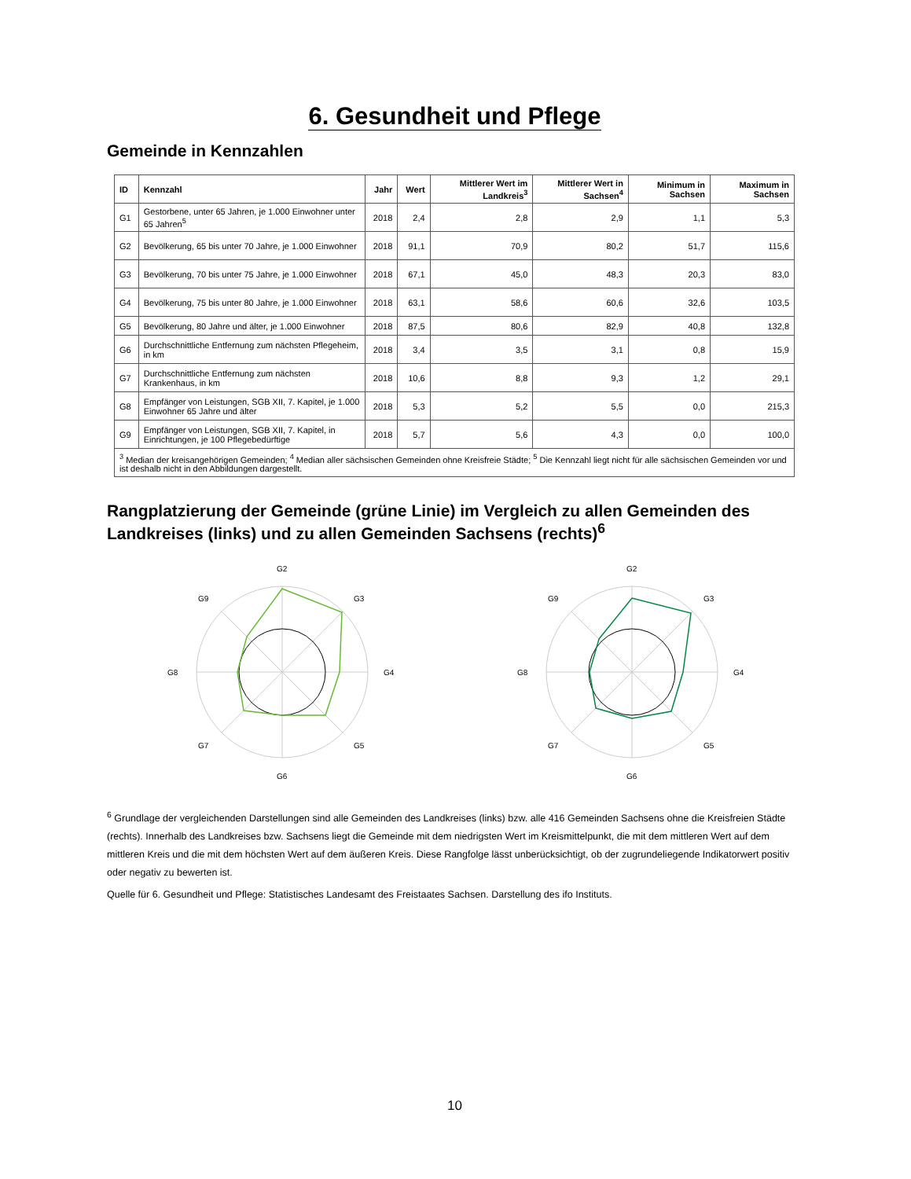6. Gesundheit und Pflege
Gemeinde in Kennzahlen
| ID | Kennzahl | Jahr | Wert | Mittlerer Wert im Landkreis<sup>3</sup> | Mittlerer Wert in Sachsen<sup>4</sup> | Minimum in Sachsen | Maximum in Sachsen |
| --- | --- | --- | --- | --- | --- | --- | --- |
| G1 | Gestorbene, unter 65 Jahren, je 1.000 Einwohner unter 65 Jahren<sup>5</sup> | 2018 | 2,4 | 2,8 | 2,9 | 1,1 | 5,3 |
| G2 | Bevölkerung, 65 bis unter 70 Jahre, je 1.000 Einwohner | 2018 | 91,1 | 70,9 | 80,2 | 51,7 | 115,6 |
| G3 | Bevölkerung, 70 bis unter 75 Jahre, je 1.000 Einwohner | 2018 | 67,1 | 45,0 | 48,3 | 20,3 | 83,0 |
| G4 | Bevölkerung, 75 bis unter 80 Jahre, je 1.000 Einwohner | 2018 | 63,1 | 58,6 | 60,6 | 32,6 | 103,5 |
| G5 | Bevölkerung, 80 Jahre und älter, je 1.000 Einwohner | 2018 | 87,5 | 80,6 | 82,9 | 40,8 | 132,8 |
| G6 | Durchschnittliche Entfernung zum nächsten Pflegeheim, in km | 2018 | 3,4 | 3,5 | 3,1 | 0,8 | 15,9 |
| G7 | Durchschnittliche Entfernung zum nächsten Krankenhaus, in km | 2018 | 10,6 | 8,8 | 9,3 | 1,2 | 29,1 |
| G8 | Empfänger von Leistungen, SGB XII, 7. Kapitel, je 1.000 Einwohner 65 Jahre und älter | 2018 | 5,3 | 5,2 | 5,5 | 0,0 | 215,3 |
| G9 | Empfänger von Leistungen, SGB XII, 7. Kapitel, in Einrichtungen, je 100 Pflegebedürftige | 2018 | 5,7 | 5,6 | 4,3 | 0,0 | 100,0 |
| <sup>3</sup> Median der kreisangehörigen Gemeinden; <sup>4</sup> Median aller sächsischen Gemeinden ohne Kreisfreie Städte; <sup>5</sup> Die Kennzahl liegt nicht für alle sächsischen Gemeinden vor und ist deshalb nicht in den Abbildungen dargestellt. | | | | | | | |
Rangplatzierung der Gemeinde (grüne Linie) im Vergleich zu allen Gemeinden des Landkreises (links) und zu allen Gemeinden Sachsens (rechts)<sup>6</sup>
G2
G3
G4
G5
G6
G7
G8
G9
G2
G3
G4
G5
G6
G7
G8
G9
<sup>6</sup> Grundlage der vergleichenden Darstellungen sind alle Gemeinden des Landkreises (links) bzw. alle 416 Gemeinden Sachsens ohne die Kreisfreien Städte (rechts). Innerhalb des Landkreises bzw. Sachsens liegt die Gemeinde mit dem niedrigsten Wert im Kreismittelpunkt, die mit dem mittleren Wert auf dem mittleren Kreis und die mit dem höchsten Wert auf dem äußeren Kreis. Diese Rangfolge lässt unberücksichtigt, ob der zugrundeliegende Indikatorwert positiv oder negativ zu bewerten ist.
Quelle für 6. Gesundheit und Pflege: Statistisches Landesamt des Freistaates Sachsen. Darstellung des ifo Instituts.
10